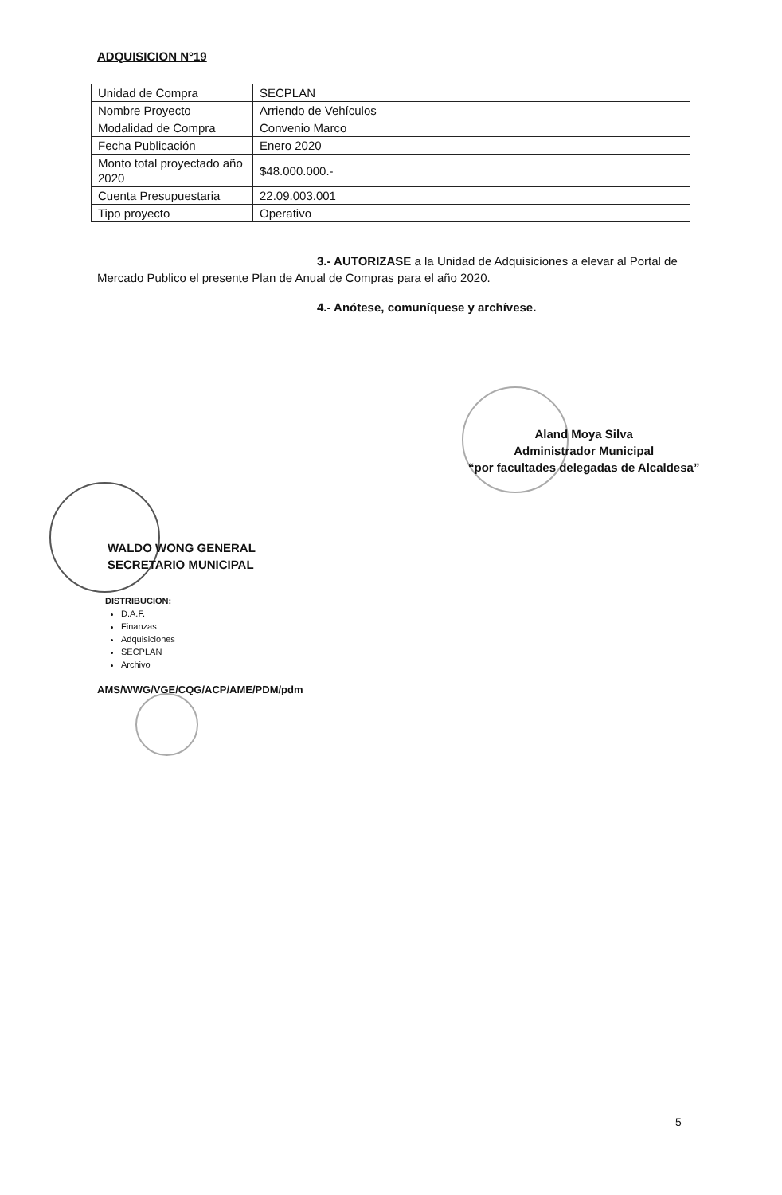ADQUISICION N°19
| Unidad de Compra | SECPLAN |
| Nombre Proyecto | Arriendo de Vehículos |
| Modalidad de Compra | Convenio Marco |
| Fecha Publicación | Enero 2020 |
| Monto total proyectado año 2020 | $48.000.000.- |
| Cuenta Presupuestaria | 22.09.003.001 |
| Tipo proyecto | Operativo |
3.- AUTORIZASE a la Unidad de Adquisiciones a elevar al Portal de
Mercado Publico el presente Plan de Anual de Compras para el año 2020.
4.- Anótese, comuníquese y archívese.
Aland Moya Silva
Administrador Municipal
“por facultades delegadas de Alcaldesa”
WALDO WONG GENERAL
SECRETARIO MUNICIPAL
DISTRIBUCION:
D.A.F.
Finanzas
Adquisiciones
SECPLAN
Archivo
AMS/WWG/VGE/CQG/ACP/AME/PDM/pdm
5